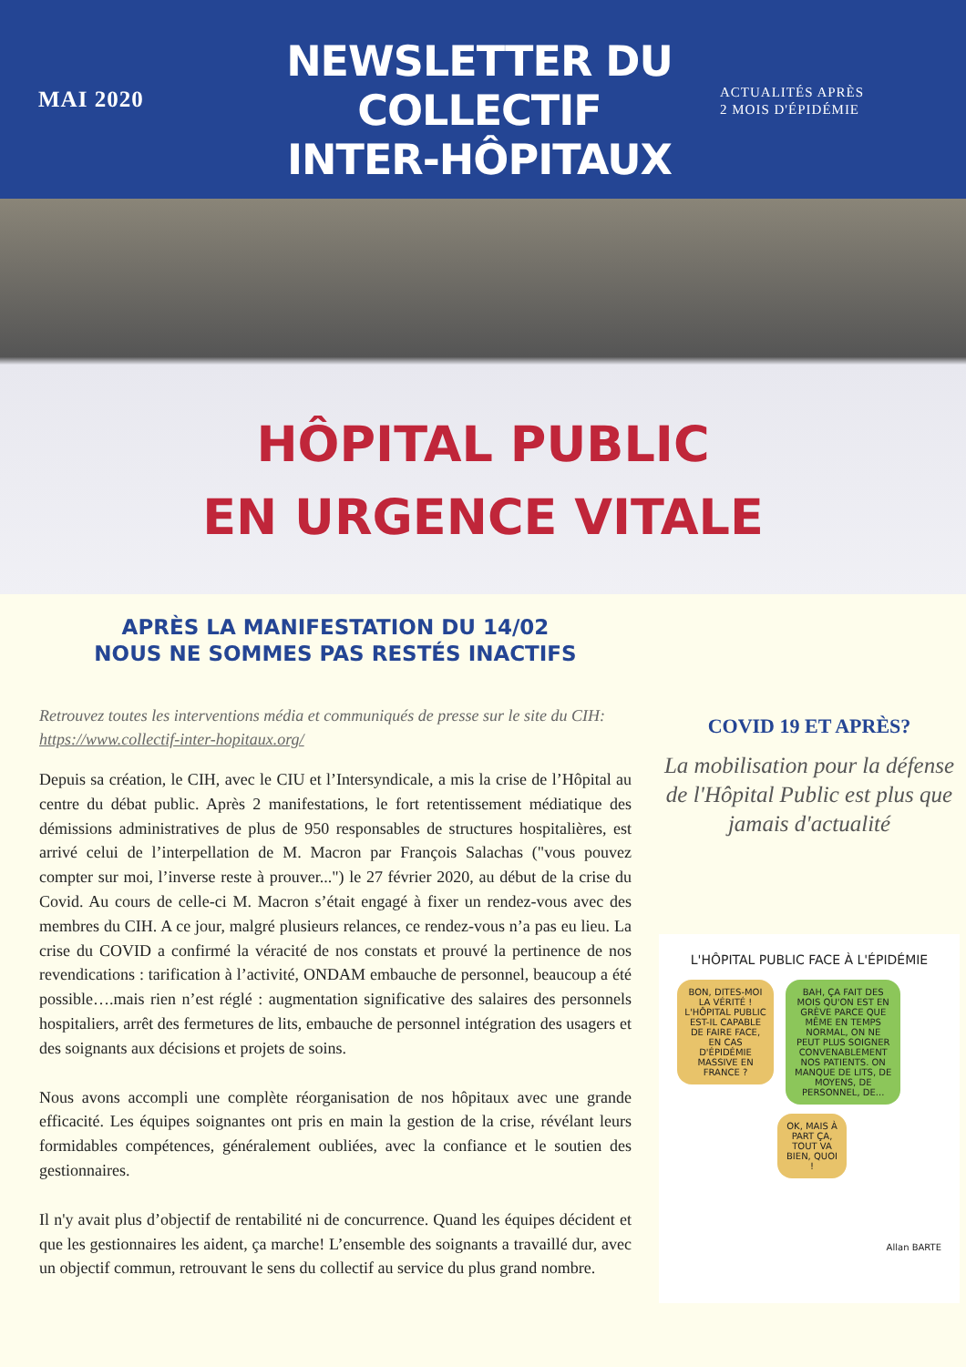MAI 2020
NEWSLETTER DU COLLECTIF
INTER-HÔPITAUX
ACTUALITÉS APRÈS
2 MOIS D'ÉPIDÉMIE
HÔPITAL PUBLIC
EN URGENCE VITALE
APRÈS LA MANIFESTATION DU 14/02
NOUS NE SOMMES PAS RESTÉS INACTIFS
Retrouvez toutes les interventions média et communiqués de presse sur le site du CIH: https://www.collectif-inter-hopitaux.org/
Depuis sa création, le CIH, avec le CIU et l’Intersyndicale, a mis la crise de l’Hôpital au centre du débat public. Après 2 manifestations, le fort retentissement médiatique des démissions administratives de plus de 950 responsables de structures hospitalières, est arrivé celui de l’interpellation de M. Macron par François Salachas ("vous pouvez compter sur moi, l’inverse reste à prouver...") le 27 février 2020, au début de la crise du Covid. Au cours de celle-ci M. Macron s’était engagé à fixer un rendez-vous avec des membres du CIH. A ce jour, malgré plusieurs relances, ce rendez-vous n’a pas eu lieu. La crise du COVID a confirmé la véracité de nos constats et prouvé la pertinence de nos revendications : tarification à l’activité, ONDAM embauche de personnel, beaucoup a été possible….mais rien n’est réglé : augmentation significative des salaires des personnels hospitaliers, arrêt des fermetures de lits, embauche de personnel intégration des usagers et des soignants aux décisions et projets de soins.
Nous avons accompli une complète réorganisation de nos hôpitaux avec une grande efficacité. Les équipes soignantes ont pris en main la gestion de la crise, révélant leurs formidables compétences, généralement oubliées, avec la confiance et le soutien des gestionnaires.
Il n'y avait plus d’objectif de rentabilité ni de concurrence. Quand les équipes décident et que les gestionnaires les aident, ça marche! L’ensemble des soignants a travaillé dur, avec un objectif commun, retrouvant le sens du collectif au service du plus grand nombre.
COVID 19 ET APRÈS?
La mobilisation pour la défense de l'Hôpital Public est plus que jamais d'actualité
L'HÔPITAL PUBLIC FACE À L'ÉPIDÉMIE
BON, DITES-MOI LA VÉRITÉ ! L'HÔPITAL PUBLIC EST-IL CAPABLE DE FAIRE FACE, EN CAS D'ÉPIDÉMIE MASSIVE EN FRANCE ?
BAH, ÇA FAIT DES MOIS QU'ON EST EN GRÈVE PARCE QUE MÊME EN TEMPS NORMAL, ON NE PEUT PLUS SOIGNER CONVENABLEMENT NOS PATIENTS. ON MANQUE DE LITS, DE MOYENS, DE PERSONNEL, DE...
OK, MAIS À PART ÇA, TOUT VA BIEN, QUOI !
Allan BARTE